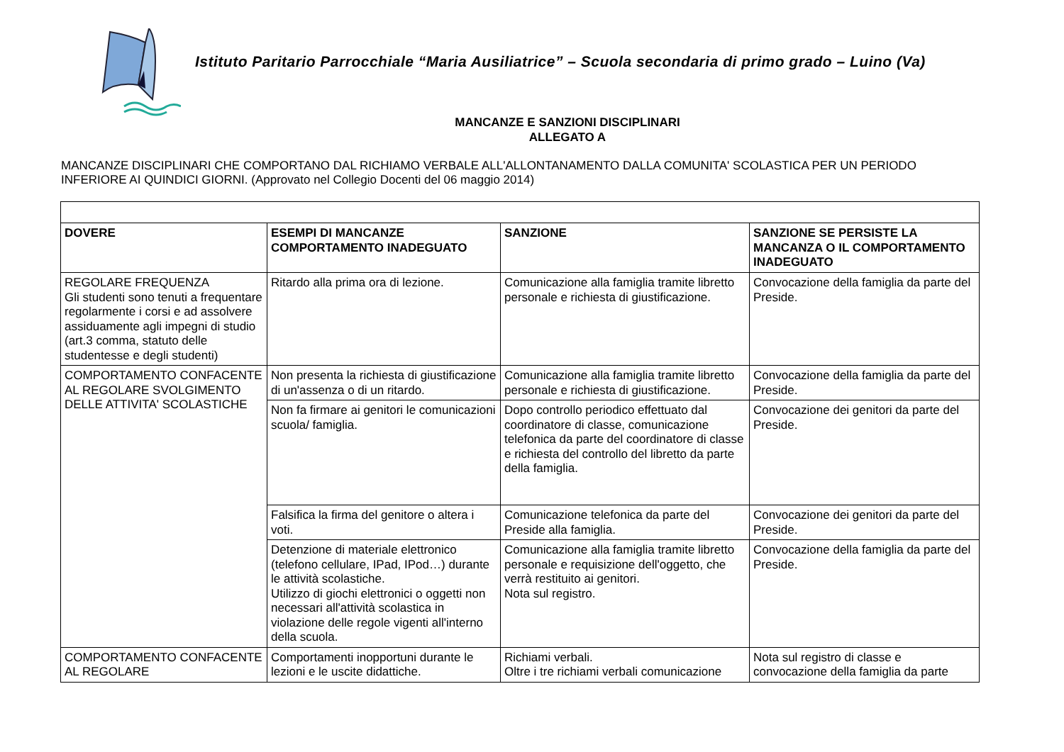Istituto Paritario Parrocchiale “Maria Ausiliatrice” – Scuola secondaria di primo grado – Luino (Va)
MANCANZE E SANZIONI DISCIPLINARI
ALLEGATO A
MANCANZE DISCIPLINARI CHE COMPORTANO DAL RICHIAMO VERBALE ALL'ALLONTANAMENTO DALLA COMUNITA' SCOLASTICA PER UN PERIODO INFERIORE AI QUINDICI GIORNI. (Approvato nel Collegio Docenti del 06 maggio 2014)
| DOVERE | ESEMPI DI MANCANZE COMPORTAMENTO INADEGUATO | SANZIONE | SANZIONE SE PERSISTE LA MANCANZA O IL COMPORTAMENTO INADEGUATO |
| --- | --- | --- | --- |
| REGOLARE FREQUENZA Gli studenti sono tenuti a frequentare regolarmente i corsi e ad assolvere assiduamente agli impegni di studio (art.3 comma, statuto delle studentesse e degli studenti) | Ritardo alla prima ora di lezione. | Comunicazione alla famiglia tramite libretto personale e richiesta di giustificazione. | Convocazione della famiglia da parte del Preside. |
| COMPORTAMENTO CONFACENTE AL REGOLARE SVOLGIMENTO DELLE ATTIVITA' SCOLASTICHE | Non presenta la richiesta di giustificazione di un'assenza o di un ritardo. | Comunicazione alla famiglia tramite libretto personale e richiesta di giustificazione. | Convocazione della famiglia da parte del Preside. |
| | Non fa firmare ai genitori le comunicazioni scuola/ famiglia. | Dopo controllo periodico effettuato dal coordinatore di classe, comunicazione telefonica da parte del coordinatore di classe e richiesta del controllo del libretto da parte della famiglia. | Convocazione dei genitori da parte del Preside. |
| | Falsifica la firma del genitore o altera i voti. | Comunicazione telefonica da parte del Preside alla famiglia. | Convocazione dei genitori da parte del Preside. |
| | Detenzione di materiale elettronico (telefono cellulare, IPad, IPod…) durante le attività scolastiche. Utilizzo di giochi elettronici o oggetti non necessari all'attività scolastica in violazione delle regole vigenti all'interno della scuola. | Comunicazione alla famiglia tramite libretto personale e requisizione dell'oggetto, che verrà restituito ai genitori. Nota sul registro. | Convocazione della famiglia da parte del Preside. |
| COMPORTAMENTO CONFACENTE AL REGOLARE | Comportamenti inopportuni durante le lezioni e le uscite didattiche. | Richiami verbali. Oltre i tre richiami verbali comunicazione | Nota sul registro di classe e convocazione della famiglia da parte |